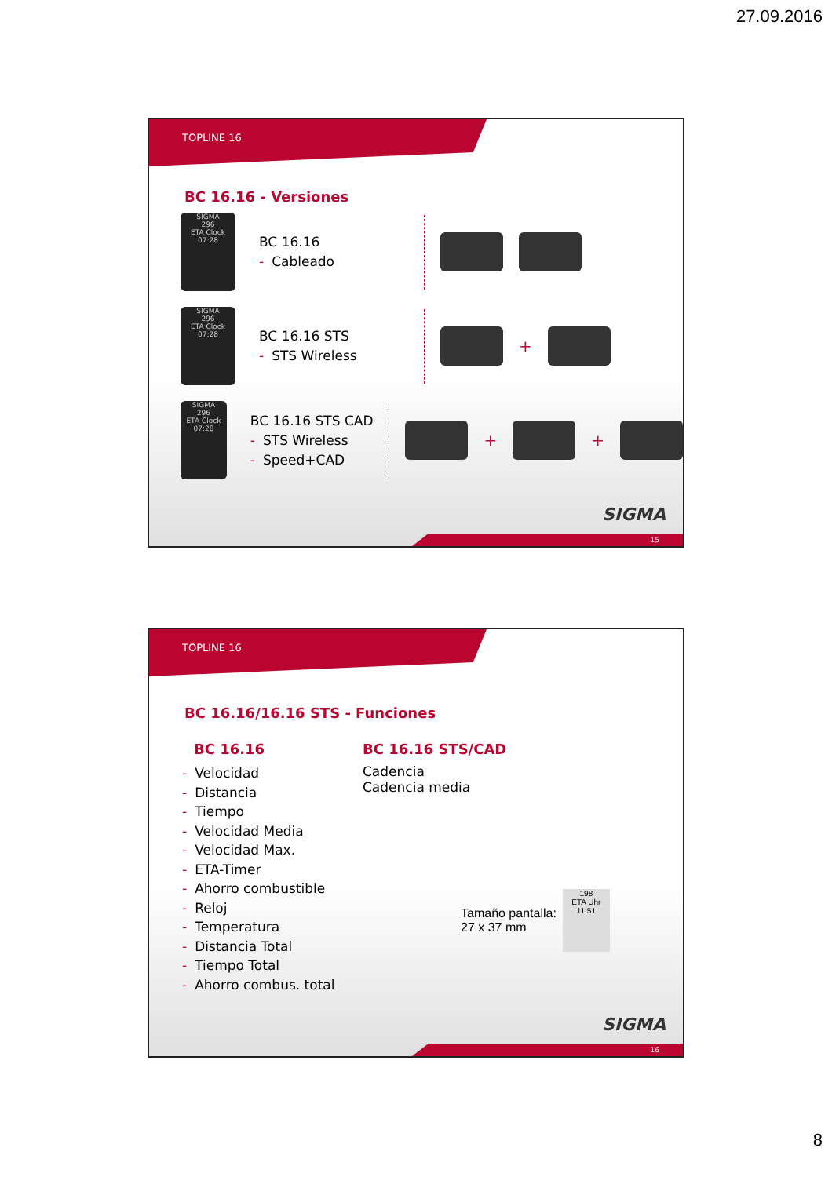27.09.2016
TOPLINE 16
BC 16.16 - Versiones
SIGMA
296
ETA Clock
07:28
BC 16.16
- Cableado
SIGMA
296
ETA Clock
07:28
BC 16.16 STS
- STS Wireless
+
SIGMA
296
ETA Clock
07:28
BC 16.16 STS CAD
- STS Wireless
- Speed+CAD
+
+
SIGMA
15
TOPLINE 16
BC 16.16/16.16 STS - Funciones
BC 16.16
- Velocidad
- Distancia
- Tiempo
- Velocidad Media
- Velocidad Max.
- ETA-Timer
- Ahorro combustible
- Reloj
- Temperatura
- Distancia Total
- Tiempo Total
- Ahorro combus. total
BC 16.16 STS/CAD
Cadencia
Cadencia media
Tamaño pantalla:
27 x 37 mm
198
ETA Uhr
11:51
SIGMA
16
8